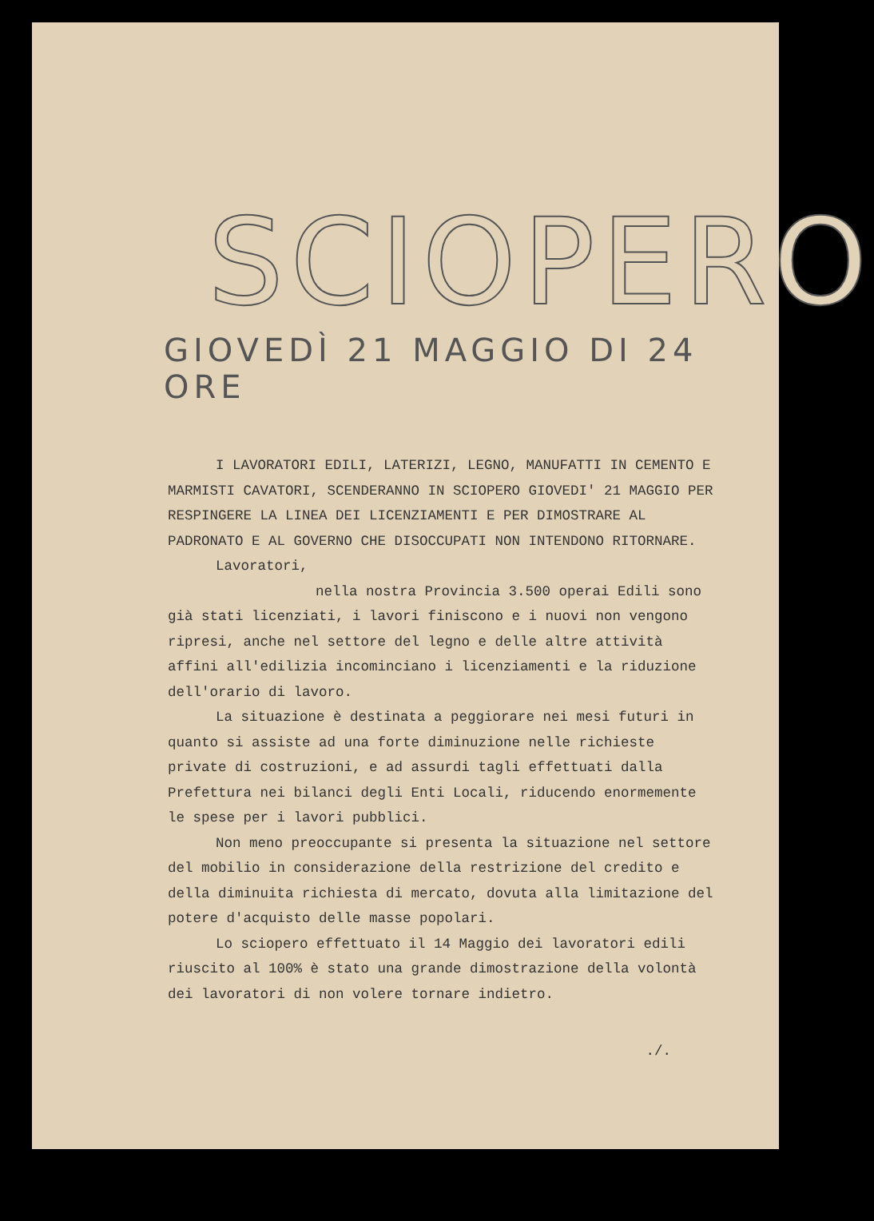SCIOPERO
GIOVEDÌ 21 MAGGIO DI 24 ORE
I LAVORATORI EDILI, LATERIZI, LEGNO, MANUFATTI IN CEMENTO E MARMISTI CAVATORI, SCENDERANNO IN SCIOPERO GIOVEDI' 21 MAGGIO PER RESPINGERE LA LINEA DEI LICENZIAMENTI E PER DIMOSTRARE AL PADRONATO E AL GOVERNO CHE DISOCCUPATI NON INTENDONO RITORNARE.
Lavoratori,
nella nostra Provincia 3.500 operai Edili sono già stati licenziati, i lavori finiscono e i nuovi non vengono ripresi, anche nel settore del legno e delle altre attività affini all'edilizia incominciano i licenziamenti e la riduzione dell'orario di lavoro.
La situazione è destinata a peggiorare nei mesi futuri in quanto si assiste ad una forte diminuzione nelle richieste private di costruzioni, e ad assurdi tagli effettuati dalla Prefettura nei bilanci degli Enti Locali, riducendo enormemente le spese per i lavori pubblici.
Non meno preoccupante si presenta la situazione nel settore del mobilio in considerazione della restrizione del credito e della diminuita richiesta di mercato, dovuta alla limitazione del potere d'acquisto delle masse popolari.
Lo sciopero effettuato il 14 Maggio dei lavoratori edili riuscito al 100% è stato una grande dimostrazione della volontà dei lavoratori di non volere tornare indietro.
./.